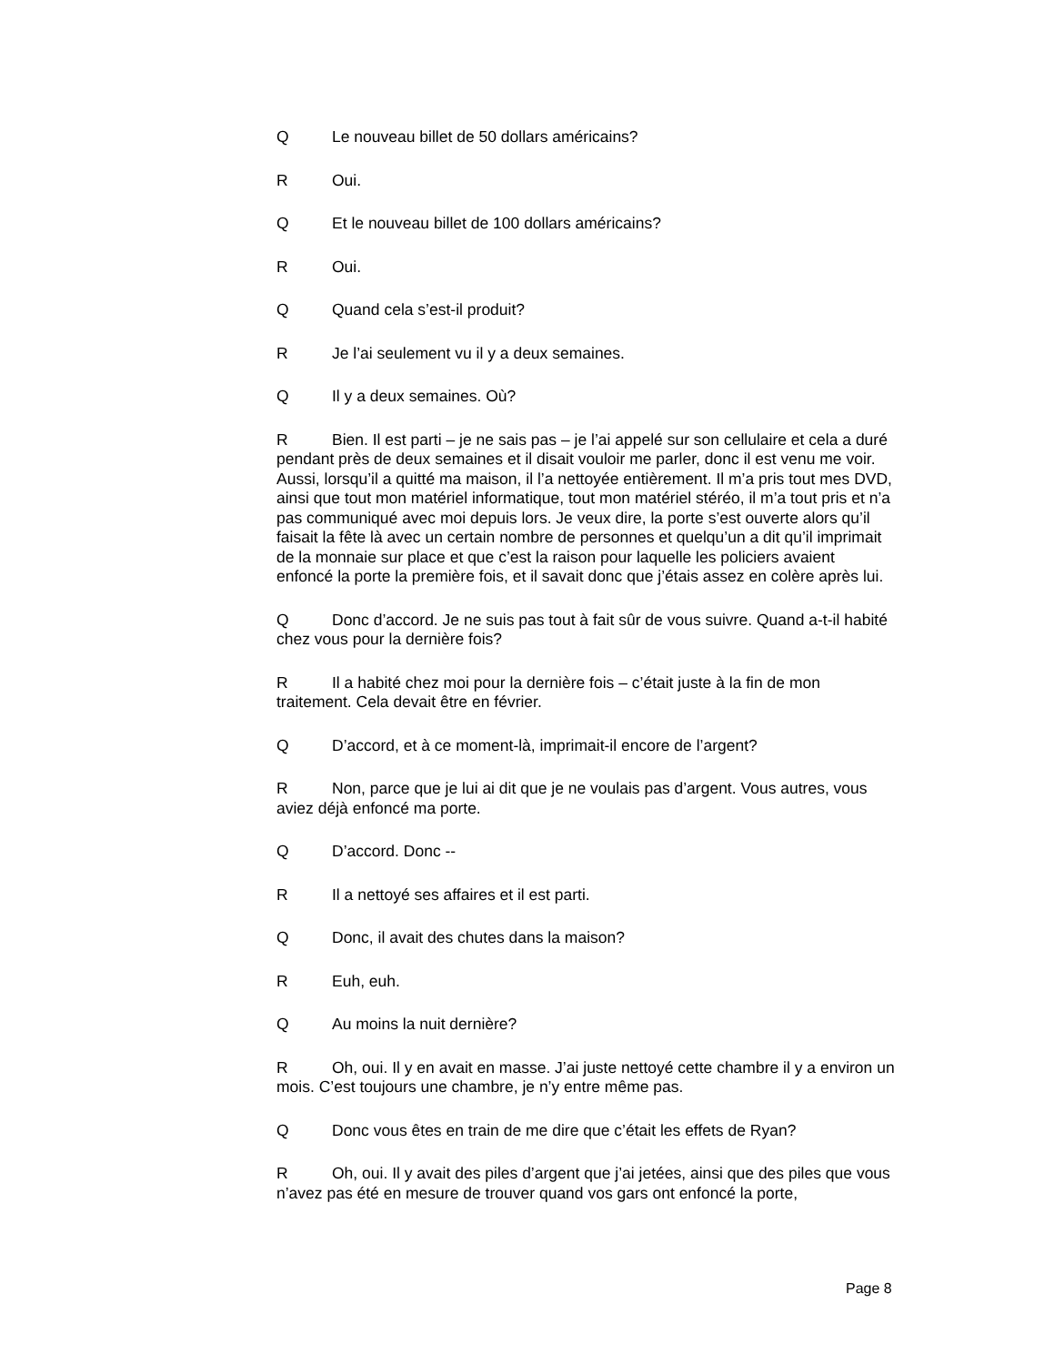Q Le nouveau billet de 50 dollars américains?
R Oui.
Q Et le nouveau billet de 100 dollars américains?
R Oui.
Q Quand cela s’est-il produit?
R Je l’ai seulement vu il y a deux semaines.
Q Il y a deux semaines. Où?
R Bien. Il est parti – je ne sais pas – je l’ai appelé sur son cellulaire et cela a duré pendant près de deux semaines et il disait vouloir me parler, donc il est venu me voir. Aussi, lorsqu’il a quitté ma maison, il l’a nettoyée entièrement. Il m’a pris tout mes DVD, ainsi que tout mon matériel informatique, tout mon matériel stéréo, il m’a tout pris et n’a pas communiqué avec moi depuis lors. Je veux dire, la porte s’est ouverte alors qu’il faisait la fête là avec un certain nombre de personnes et quelqu’un a dit qu’il imprimait de la monnaie sur place et que c’est la raison pour laquelle les policiers avaient enfoncé la porte la première fois, et il savait donc que j’étais assez en colère après lui.
Q Donc d’accord. Je ne suis pas tout à fait sûr de vous suivre. Quand a-t-il habité chez vous pour la dernière fois?
R Il a habité chez moi pour la dernière fois – c’était juste à la fin de mon traitement. Cela devait être en février.
Q D’accord, et à ce moment-là, imprimait-il encore de l’argent?
R Non, parce que je lui ai dit que je ne voulais pas d’argent. Vous autres, vous aviez déjà enfoncé ma porte.
Q D’accord. Donc --
R Il a nettoyé ses affaires et il est parti.
Q Donc, il avait des chutes dans la maison?
R Euh, euh.
Q Au moins la nuit dernière?
R Oh, oui. Il y en avait en masse. J’ai juste nettoyé cette chambre il y a environ un mois. C’est toujours une chambre, je n’y entre même pas.
Q Donc vous êtes en train de me dire que c’était les effets de Ryan?
R Oh, oui. Il y avait des piles d’argent que j’ai jetées, ainsi que des piles que vous n’avez pas été en mesure de trouver quand vos gars ont enfoncé la porte,
Page 8